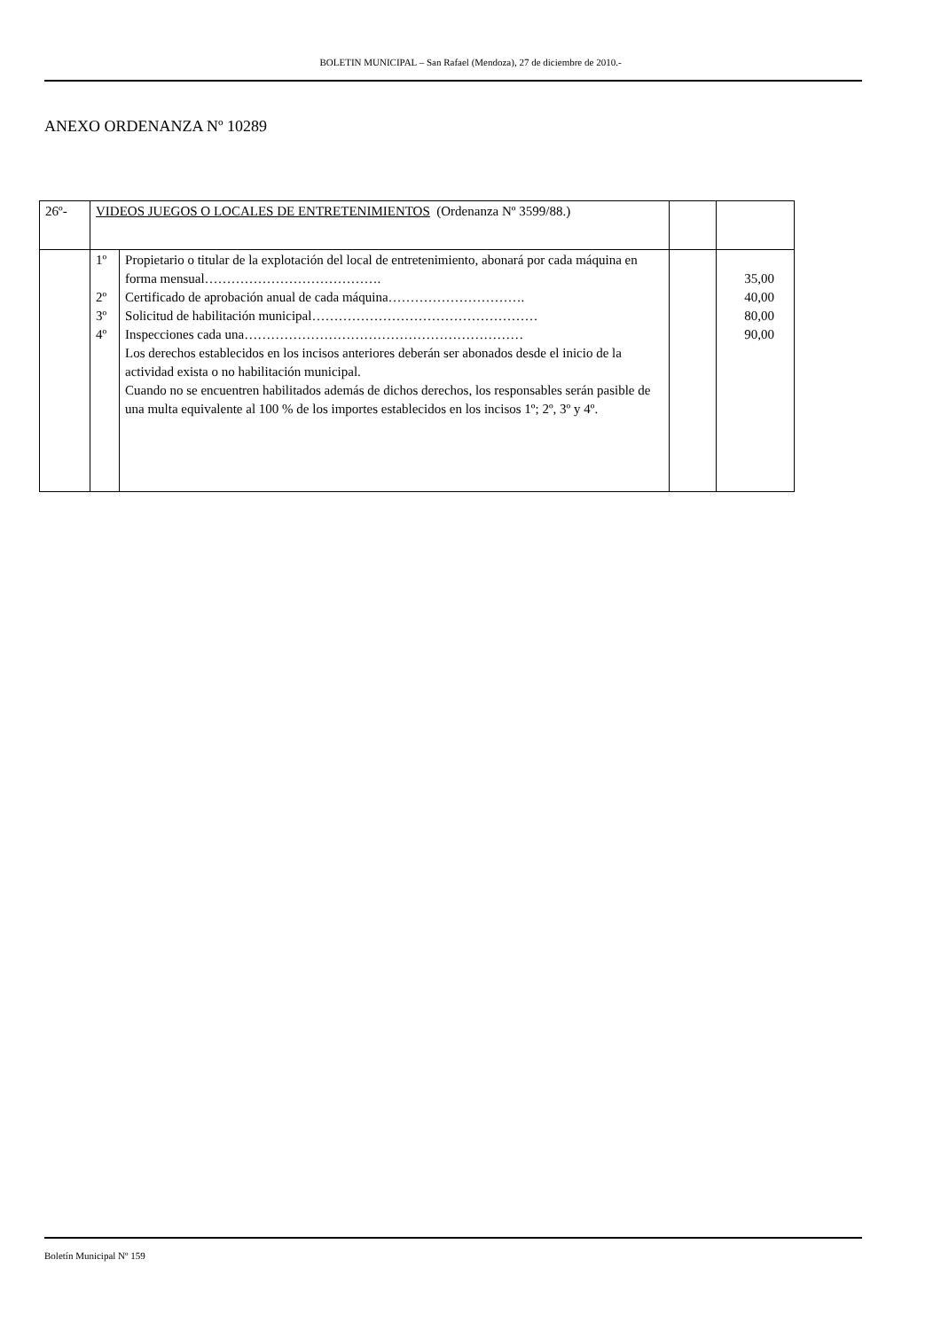BOLETIN MUNICIPAL – San Rafael (Mendoza), 27 de diciembre de 2010.-
ANEXO ORDENANZA Nº 10289
| 26º- | VIDEOS JUEGOS O LOCALES DE ENTRETENIMIENTOS (Ordenanza Nº 3599/88.) | | | |
| | 1º 2º 3º 4º | Propietario o titular de la explotación del local de entretenimiento, abonará por cada máquina en forma mensual…………………………………. Certificado de aprobación anual de cada máquina…………………………. Solicitud de habilitación municipal…………………………………………… Inspecciones cada una……………………………………………………… Los derechos establecidos en los incisos anteriores deberán ser abonados desde el inicio de la actividad exista o no habilitación municipal. Cuando no se encuentren habilitados además de dichos derechos, los responsables serán pasible de una multa equivalente al 100 % de los importes establecidos en los incisos 1º; 2º, 3º y 4º. | | 35,00 40,00 80,00 90,00 |
Boletín Municipal Nº 159